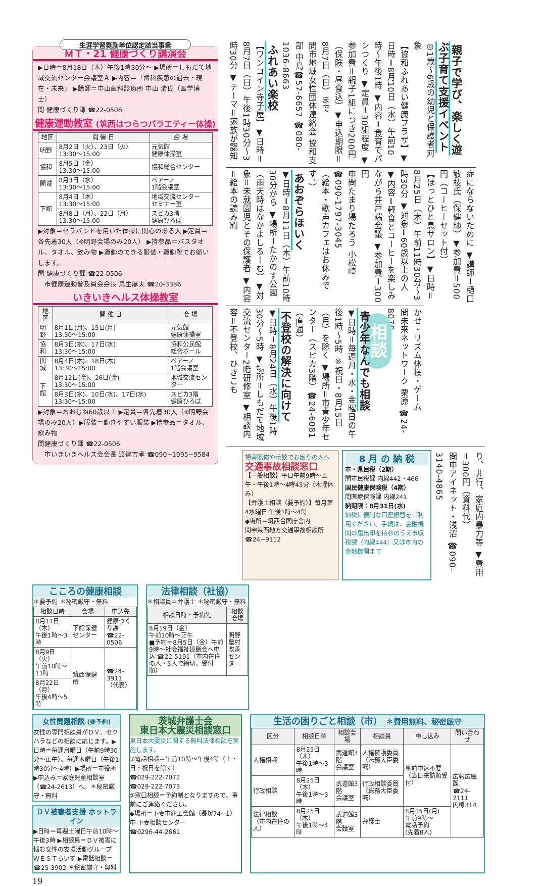生涯学習奨励単位認定該当事業
ＭＴ・21 健康づくり講演会
▶日時＝8月18日（木）午後1時30分〜 ▶場所＝しもだて地域交流センター会議室Ａ ▶内容＝「歯科疾患の過去・現在・未来」 ▶講師＝中山歯科診療所 中山 清氏（医学博士）
問 健康づくり課 ☎22-0506
健康運動教室 (筑西はつらつバラエティー体操)
| 地区 | 開 催 日 | 会 場 |
| --- | --- | --- |
| 明野 | 8月2日（火）、23日（火） 13:30〜15:00 | 元気館 健康体操室 |
| 協和 | 8月5日（金） 13:30〜15:00 | 協和総合センター |
| 関城 | 8月3日（水） 13:30〜15:00 | ペアーノ 1階会議室 |
| 下館 | 8月4日（木） 13:30〜15:00 | 地域交流センター セミナー室 |
| | 8月8日（月）、22日（月） 13:30〜15:00 | スピカ3階 健康ひろば |
▶対象＝セラバンドを用いた体操に関心のある人 ▶定員＝各先着30人（※明野会場のみ20人） ▶持参品＝バスタオル、タオル、飲み物 ▶運動のできる服装・運動靴でお願いします。
問 健康づくり課 ☎22-0506
　市健康運動普及員会会長 鳥生厚夫 ☎20-3386
いきいきヘルス体操教室
| 地区 | 開 催 日 | 会 場 |
| --- | --- | --- |
| 明野 | 8月1日(月)、15日(月) 13:30〜15:00 | 元気館 健康体操室 |
| 協和 | 8月3日(水)、17日(水) 13:30〜15:00 | 協和公民館 総合ホール |
| 関城 | 8月4日(木)、18日(木) 13:30〜15:00 | ペアーノ 1階会議室 |
| 下館 | 8月12日(金)、26日(金) 13:30〜15:00 | 地域交流センター |
| | 8月3日(水)、10日(水)、17日(水) 13:30〜15:00 | スピカ3階 健康ひろば |
▶対象＝おおむね60歳以上 ▶定員＝各先着30人（※明野会場のみ20人）▶服装＝動きやすい服装 ▶持参品＝タオル、飲み物
問健康づくり課 ☎22-0506
　市いきいきヘルス会会長 渡邉吉孝 ☎090−1995−9584
親子で学び、楽しく遊ぶ子育て支援イベント
◎1歳〜6歳の幼児と保護者対象
【協和ふれあい健康プラザ】▼日時＝8月10日（水）午前10時〜午後1時 ▼内容＝食育でパンつくり ▼定員＝30組程度 ▼参加費＝親子1組につき200円（保険・昼食込）▼申込期限＝8月7日（日）まで
問市地域女性団体連絡会 協和支部 中島☎57-6657 ☎080-1036-8663
ふれあい楽校
【ワンコイン寺子屋】▼日時＝8月7日（日）午後1時30分〜3時30分 ▼テーマ＝家族が認知
症にならないために ▼講師＝樋口敏枝氏（保健師）▼参加費＝500円（コーヒーセット付）
【ほっとひと息サロン】▼日時＝8月25日（木）午前11時30分〜3時30分 ▼対象＝60歳以上の人 ▼内容＝軽食とコーヒーを楽しみながら井戸端会議 ▼参加費＝300円
申問たまり場たろう 小松崎 ☎090-1797-3045
（絵本・歌声カフェはお休みです。）
あおぞらほいく
▼日時＝8月11日（木）午前10時30分から ▼場所＝たかのす公園（雨天時はなかよしるーむ）▼対象＝未就園児とその保護者 ▼内容＝絵本の読み聞
かせ・リズム体操・ゲーム
問未来ネットワーク 栗原 ☎24-8070
相談
青少年なんでも相談
▼日時＝毎週月・水・金曜日の午後1時〜5時 ※祝日・8月15日（月）を除く ▼場所＝市青少年センター（スピカ3階）☎24-6081（直通）
不登校の解決に向けて
▼日時＝8月24日（水）午後1時30分〜5時 ▼場所＝しもだて地域交流センター2階研修室 ▼相談内容＝不登校、ひきこも
り、非行、家庭内暴力等 ▼費用＝300円（資料代）
問申アイネット・浅沼 ☎090-3140-4865
8 月 の 納 税
市・県民税（2期）
問市民税課 内線442・466
国民健康保険税（4期）
問医療保険課 内線241
納期限：8月31日(水)
納税に便利な口座振替をご利用ください。手続は、金融機関の届出印を持参のうえ市収税課（内線444）又は市内の金融機関まで
損害賠償や示談でお困りの人へ
交通事故相談窓口
【一般相談】平日午前9時〜正午・午後1時〜4時45分（木曜休み）
【弁護士相談（要予約）】毎月第4水曜日 午後1時〜4時
◆場所＝筑西合同庁舎内
問申県西地方交通事故相談所
☎24−9112
こころの健康相談
＊要予約 ＊秘密厳守・無料
| 相談日時 | 会場 | 申込先 |
| --- | --- | --- |
| 8月11日（木） 午後1時〜3時 | 下館保健センター | 健康づくり課 ☎22-0506 |
| 8月9日（火） 午前10時〜11時 | 筑西保健所 | ☎24-3911 （代表） |
| 8月22日（月） 午後4時〜5時 | | |
法律相談（社協）
＊相談員＝弁護士 ＊秘密厳守・無料
| 相談日時・予約先 | 相談会場 |
| --- | --- |
| 8月19日（金） 午前10時〜正午 ■予約＝8月5日（金）午前9時〜社会福祉協議会へ申込 ☎22-5191（市内在住の人・5人で締切、受付順） | 明野農村改善センター |
女性問題相談 (要予約)
女性の専門相談員がＤＶ、セクハラなどの相談に応じます。▶日時＝毎週月曜日（午前9時30分〜正午）、毎週木曜日（午後1時30分〜4時）▶場所＝市役所 ▶申込み＝家庭児童相談室（☎24-2613）へ。＊秘密厳守・無料
ＤＶ被害者支援 ホットライン
▶日時＝毎週土曜日午前10時〜午後3時 ▶相談員＝ＤＶ被害に悩む女性の支援活動グループ ＷＥＳＴらいず ▶電話相談＝☎25-3902 ＊秘密厳守・無料
茨城弁護士会
東日本大震災相談窓口
東日本大震災に関する無料法律相談を実施します。
①電話相談＝午前10時〜午後4時（土・日・祝日を除く）
☎029-222-7072
☎029-222-7073
②窓口相談＝予約制となりますので、事前にご連絡ください。
◆場所＝下妻市商工会館（長塚74−1）
申 下妻相談センター
☎0296-44-2661
生活の困りごと相談（市） ＊費用無料、秘密厳守
| 区分 | 相談日時 | 相談会場 | 相談員 | 申し込み | 問い合わせ |
| --- | --- | --- | --- | --- | --- |
| 人権相談 | 8月25日（木） 午後1時〜3時 | 武道館3階 会議室 | 人権擁護委員 （法務大臣委嘱） | 事前申込不要 （当日来訪順受付） | 広報広聴課 ☎24-2111 内線314 |
| 行政相談 | 8月25日（木） 午後1時〜3時 | 武道館3階 会議室 | 行政相談委員 （総務大臣委嘱） | | |
| 法律相談 （市内在住の人） | 8月25日（木） 午後1時〜4時 | 武道館3階 会議室 | 弁護士 | 8月15日(月) 午前9時〜 電話予約 (先着8人) | |
19